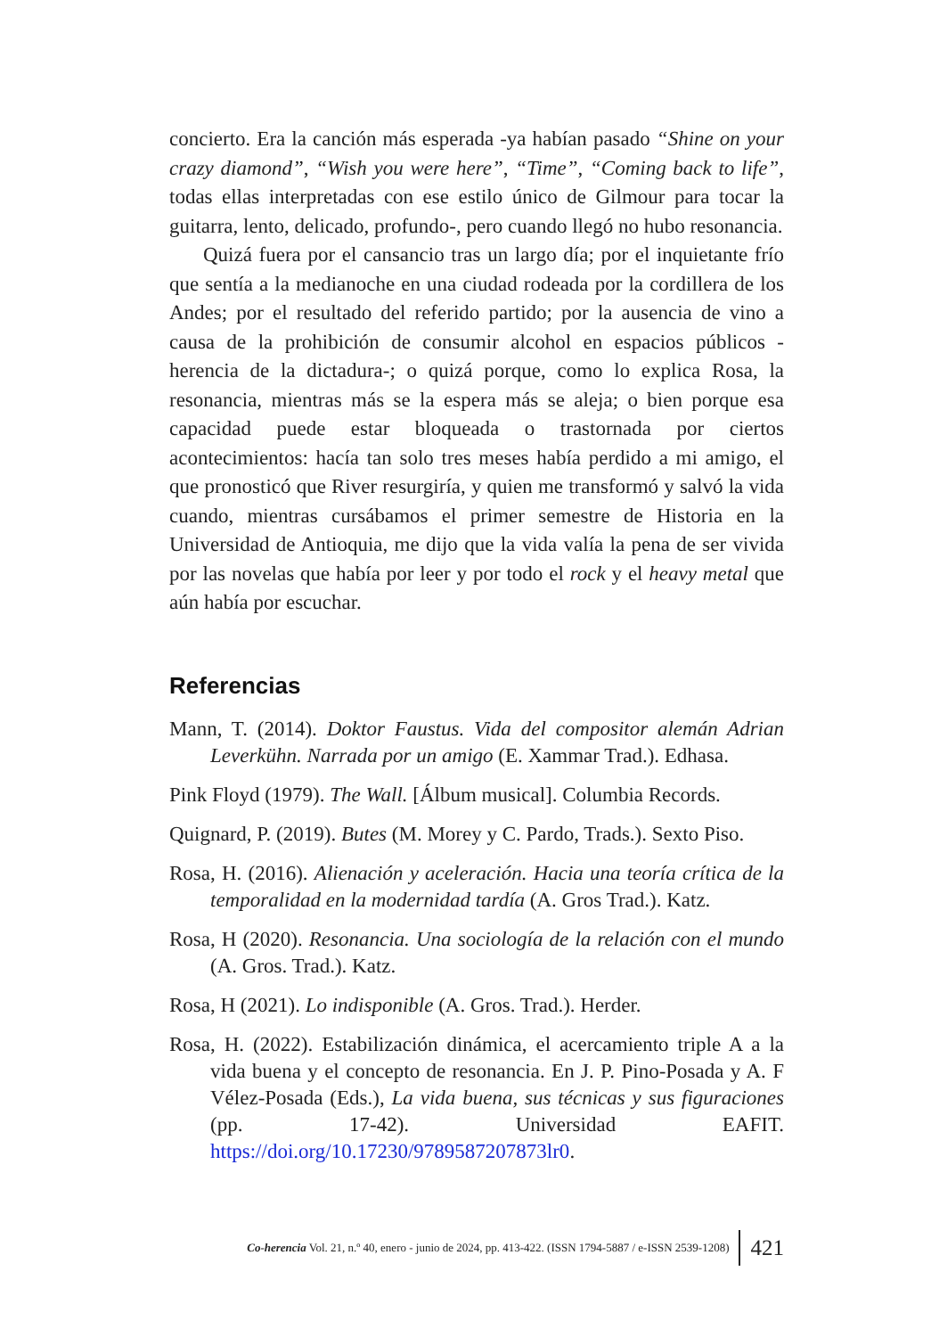concierto. Era la canción más esperada -ya habían pasado “Shine on your crazy diamond”, “Wish you were here”, “Time”, “Coming back to life”, todas ellas interpretadas con ese estilo único de Gilmour para tocar la guitarra, lento, delicado, profundo-, pero cuando llegó no hubo resonancia.
Quizá fuera por el cansancio tras un largo día; por el inquietante frío que sentía a la medianoche en una ciudad rodeada por la cordillera de los Andes; por el resultado del referido partido; por la ausencia de vino a causa de la prohibición de consumir alcohol en espacios públicos -herencia de la dictadura-; o quizá porque, como lo explica Rosa, la resonancia, mientras más se la espera más se aleja; o bien porque esa capacidad puede estar bloqueada o trastornada por ciertos acontecimientos: hacía tan solo tres meses había perdido a mi amigo, el que pronosticó que River resurgiría, y quien me transformó y salvó la vida cuando, mientras cursábamos el primer semestre de Historia en la Universidad de Antioquia, me dijo que la vida valía la pena de ser vivida por las novelas que había por leer y por todo el rock y el heavy metal que aún había por escuchar.
Referencias
Mann, T. (2014). Doktor Faustus. Vida del compositor alemán Adrian Leverkühn. Narrada por un amigo (E. Xammar Trad.). Edhasa.
Pink Floyd (1979). The Wall. [Álbum musical]. Columbia Records.
Quignard, P. (2019). Butes (M. Morey y C. Pardo, Trads.). Sexto Piso.
Rosa, H. (2016). Alienación y aceleración. Hacia una teoría crítica de la temporalidad en la modernidad tardía (A. Gros Trad.). Katz.
Rosa, H (2020). Resonancia. Una sociología de la relación con el mundo (A. Gros. Trad.). Katz.
Rosa, H (2021). Lo indisponible (A. Gros. Trad.). Herder.
Rosa, H. (2022). Estabilización dinámica, el acercamiento triple A a la vida buena y el concepto de resonancia. En J. P. Pino-Posada y A. F Vélez-Posada (Eds.), La vida buena, sus técnicas y sus figuraciones (pp. 17-42). Universidad EAFIT. https://doi.org/10.17230/9789587207873lr0.
Co-herencia Vol. 21, n.º 40, enero - junio de 2024, pp. 413-422. (ISSN 1794-5887 / e-ISSN 2539-1208) 421